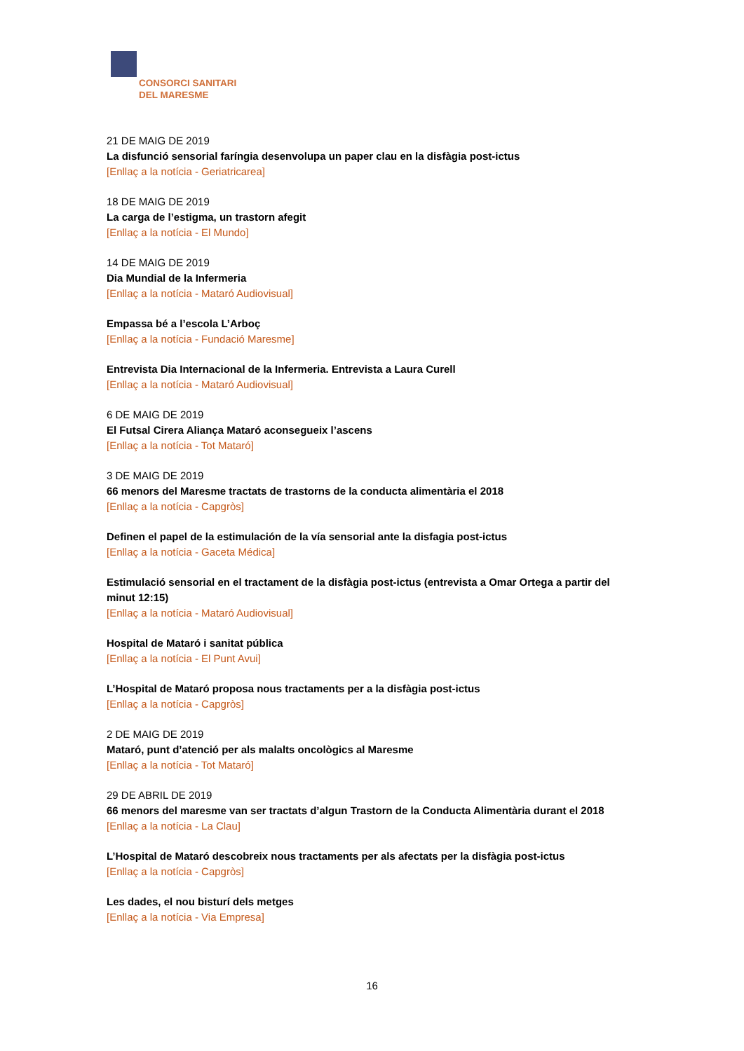CONSORCI SANITARI
DEL MARESME
21 DE MAIG DE 2019
La disfunció sensorial faríngia desenvolupa un paper clau en la disfàgia post-ictus
[Enllaç a la notícia - Geriatricarea]
18 DE MAIG DE 2019
La carga de l’estigma, un trastorn afegit
[Enllaç a la notícia - El Mundo]
14 DE MAIG DE 2019
Dia Mundial de la Infermeria
[Enllaç a la notícia - Mataró Audiovisual]
Empassa bé a l’escola L’Arboç
[Enllaç a la notícia - Fundació Maresme]
Entrevista Dia Internacional de la Infermeria. Entrevista a Laura Curell
[Enllaç a la notícia - Mataró Audiovisual]
6 DE MAIG DE 2019
El Futsal Cirera Aliança Mataró aconsegueix l’ascens
[Enllaç a la notícia - Tot Mataró]
3 DE MAIG DE 2019
66 menors del Maresme tractats de trastorns de la conducta alimentària el 2018
[Enllaç a la notícia - Capgròs]
Definen el papel de la estimulación de la vía sensorial ante la disfagia post-ictus
[Enllaç a la notícia - Gaceta Médica]
Estimulació sensorial en el tractament de la disfàgia post-ictus (entrevista a Omar Ortega a partir del minut 12:15)
[Enllaç a la notícia - Mataró Audiovisual]
Hospital de Mataró i sanitat pública
[Enllaç a la notícia - El Punt Avui]
L’Hospital de Mataró proposa nous tractaments per a la disfàgia post-ictus
[Enllaç a la notícia - Capgròs]
2 DE MAIG DE 2019
Mataró, punt d’atenció per als malalts oncològics al Maresme
[Enllaç a la notícia - Tot Mataró]
29 DE ABRIL DE 2019
66 menors del maresme van ser tractats d’algun Trastorn de la Conducta Alimentària durant el 2018
[Enllaç a la notícia - La Clau]
L’Hospital de Mataró descobreix nous tractaments per als afectats per la disfàgia post-ictus
[Enllaç a la notícia - Capgròs]
Les dades, el nou bisturí dels metges
[Enllaç a la notícia - Via Empresa]
16